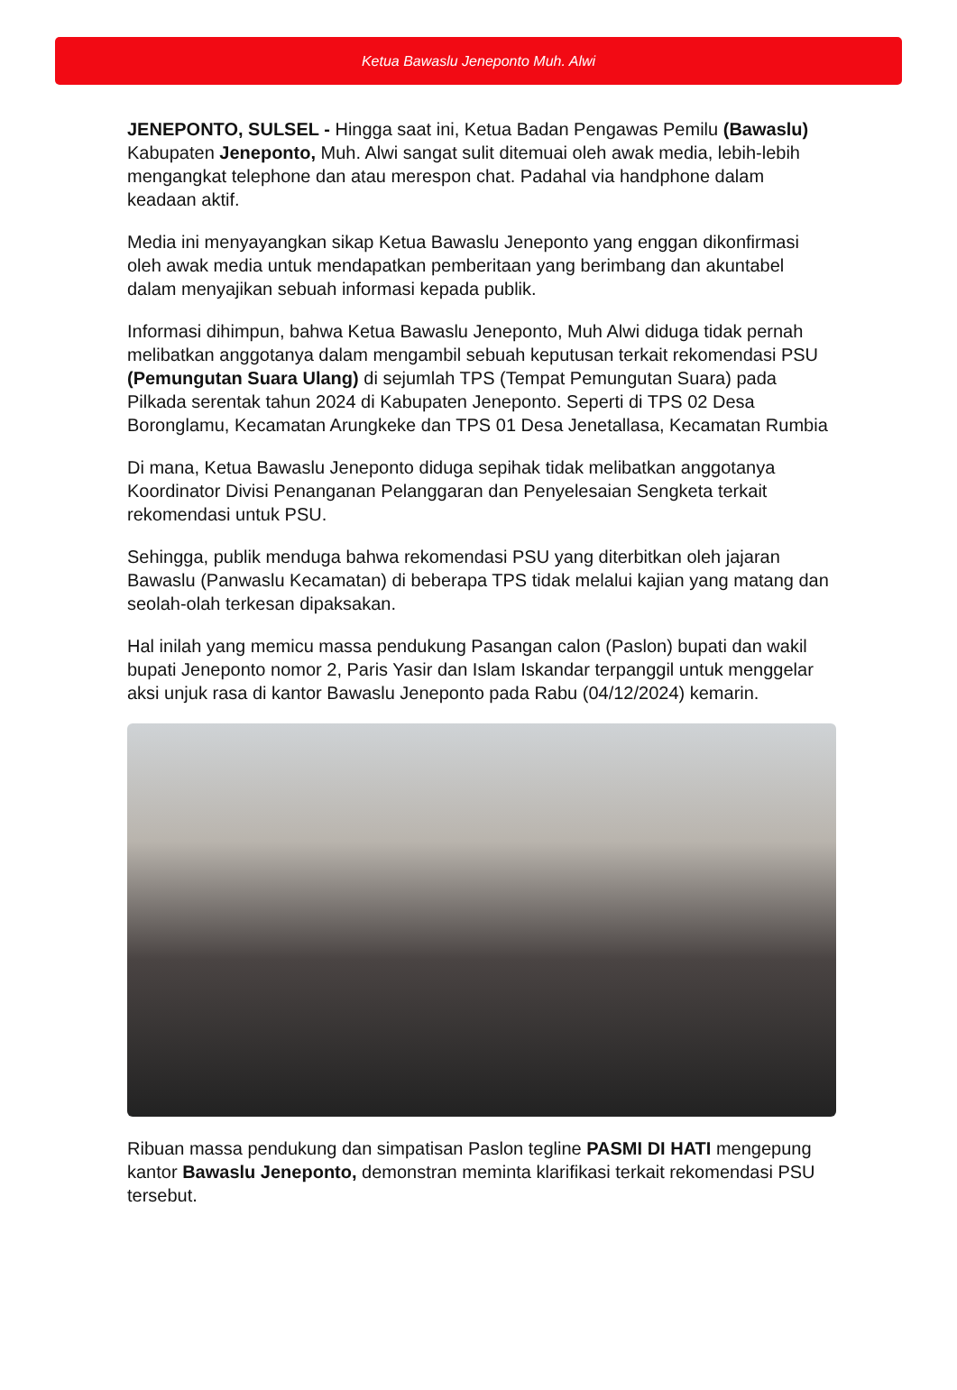Ketua Bawaslu Jeneponto Muh. Alwi
JENEPONTO, SULSEL - Hingga saat ini, Ketua Badan Pengawas Pemilu (Bawaslu) Kabupaten Jeneponto, Muh. Alwi sangat sulit ditemuai oleh awak media, lebih-lebih mengangkat telephone dan atau merespon chat. Padahal via handphone dalam keadaan aktif.
Media ini menyayangkan sikap Ketua Bawaslu Jeneponto yang enggan dikonfirmasi oleh awak media untuk mendapatkan pemberitaan yang berimbang dan akuntabel dalam menyajikan sebuah informasi kepada publik.
Informasi dihimpun, bahwa Ketua Bawaslu Jeneponto, Muh Alwi diduga tidak pernah melibatkan anggotanya dalam mengambil sebuah keputusan terkait rekomendasi PSU (Pemungutan Suara Ulang) di sejumlah TPS (Tempat Pemungutan Suara) pada Pilkada serentak tahun 2024 di Kabupaten Jeneponto. Seperti di TPS 02 Desa Boronglamu, Kecamatan Arungkeke dan TPS 01 Desa Jenetallasa, Kecamatan Rumbia
Di mana, Ketua Bawaslu Jeneponto diduga sepihak tidak melibatkan anggotanya Koordinator Divisi Penanganan Pelanggaran dan Penyelesaian Sengketa terkait rekomendasi untuk PSU.
Sehingga, publik menduga bahwa rekomendasi PSU yang diterbitkan oleh jajaran Bawaslu (Panwaslu Kecamatan) di beberapa TPS tidak melalui kajian yang matang dan seolah-olah terkesan dipaksakan.
Hal inilah yang memicu massa pendukung Pasangan calon (Paslon) bupati dan wakil bupati Jeneponto nomor 2, Paris Yasir dan Islam Iskandar terpanggil untuk menggelar aksi unjuk rasa di kantor Bawaslu Jeneponto pada Rabu (04/12/2024) kemarin.
Ribuan massa pendukung dan simpatisan Paslon tegline PASMI DI HATI mengepung kantor Bawaslu Jeneponto, demonstran meminta klarifikasi terkait rekomendasi PSU tersebut.